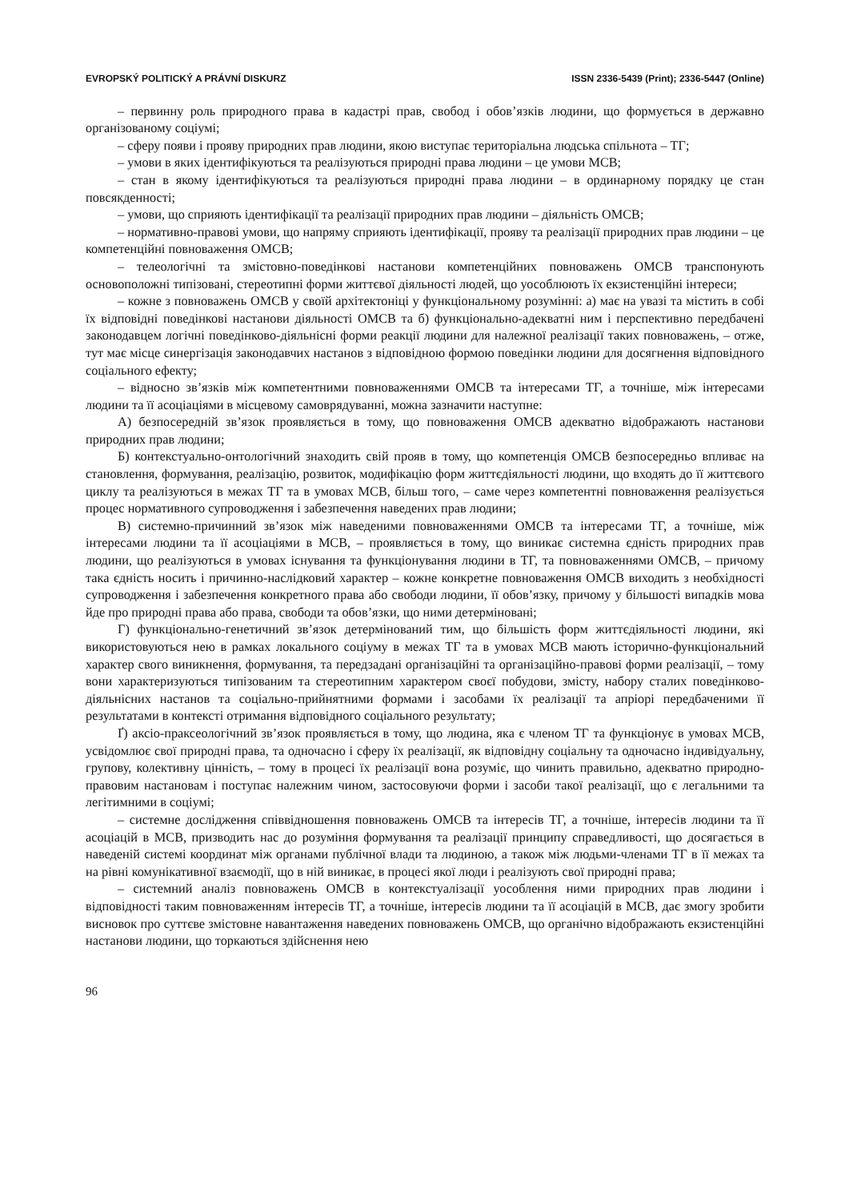EVROPSKÝ POLITICKÝ A PRÁVNÍ DISKURZ ISSN 2336-5439 (Print); 2336-5447 (Online)
– первинну роль природного права в кадастрі прав, свобод і обов’язків людини, що формується в державно організованому соціумі;
– сферу появи і прояву природних прав людини, якою виступає територіальна людська спільнота – ТГ;
– умови в яких ідентифікуються та реалізуються природні права людини – це умови МСВ;
– стан в якому ідентифікуються та реалізуються природні права людини – в ординарному порядку це стан повсякденності;
– умови, що сприяють ідентифікації та реалізації природних прав людини – діяльність ОМСВ;
– нормативно-правові умови, що напряму сприяють ідентифікації, прояву та реалізації природних прав людини – це компетенційні повноваження ОМСВ;
– телеологічні та змістовно-поведінкові настанови компетенційних повноважень ОМСВ транспонують основоположні типізовані, стереотипні форми життєвої діяльності людей, що уособлюють їх екзистенційні інтереси;
– кожне з повноважень ОМСВ у своїй архітектоніці у функціональному розумінні: а) має на увазі та містить в собі їх відповідні поведінкові настанови діяльності ОМСВ та б) функціонально-адекватні ним і перспективно передбачені законодавцем логічні поведінково-діяльнісні форми реакції людини для належної реалізації таких повноважень, – отже, тут має місце синергізація законодавчих настанов з відповідною формою поведінки людини для досягнення відповідного соціального ефекту;
– відносно зв’язків між компетентними повноваженнями ОМСВ та інтересами ТГ, а точніше, між інтересами людини та її асоціаціями в місцевому самоврядуванні, можна зазначити наступне:
А) безпосередній зв’язок проявляється в тому, що повноваження ОМСВ адекватно відображають настанови природних прав людини;
Б) контекстуально-онтологічний знаходить свій прояв в тому, що компетенція ОМСВ безпосередньо впливає на становлення, формування, реалізацію, розвиток, модифікацію форм життєдіяльності людини, що входять до її життєвого циклу та реалізуються в межах ТГ та в умовах МСВ, більш того, – саме через компетентні повноваження реалізується процес нормативного супроводження і забезпечення наведених прав людини;
В) системно-причинний зв’язок між наведеними повноваженнями ОМСВ та інтересами ТГ, а точніше, між інтересами людини та її асоціаціями в МСВ, – проявляється в тому, що виникає системна єдність природних прав людини, що реалізуються в умовах існування та функціонування людини в ТГ, та повноваженнями ОМСВ, – причому така єдність носить і причинно-наслідковий характер – кожне конкретне повноваження ОМСВ виходить з необхідності супроводження і забезпечення конкретного права або свободи людини, її обов’язку, причому у більшості випадків мова йде про природні права або права, свободи та обов’язки, що ними детерміновані;
Г) функціонально-генетичний зв’язок детермінований тим, що більшість форм життєдіяльності людини, які використовуються нею в рамках локального соціуму в межах ТГ та в умовах МСВ мають історично-функціональний характер свого виникнення, формування, та передзадані організаційні та організаційно-правові форми реалізації, – тому вони характеризуються типізованим та стереотипним характером своєї побудови, змісту, набору сталих поведінково-діяльнісних настанов та соціально-прийнятними формами і засобами їх реалізації та апріорі передбаченими її результатами в контексті отримання відповідного соціального результату;
Ґ) аксіо-праксеологічний зв’язок проявляється в тому, що людина, яка є членом ТГ та функціонує в умовах МСВ, усвідомлює свої природні права, та одночасно і сферу їх реалізації, як відповідну соціальну та одночасно індивідуальну, групову, колективну цінність, – тому в процесі їх реалізації вона розуміє, що чинить правильно, адекватно природно-правовим настановам і поступає належним чином, застосовуючи форми і засоби такої реалізації, що є легальними та легітимними в соціумі;
– системне дослідження співвідношення повноважень ОМСВ та інтересів ТГ, а точніше, інтересів людини та її асоціацій в МСВ, призводить нас до розуміння формування та реалізації принципу справедливості, що досягається в наведеній системі координат між органами публічної влади та людиною, а також між людьми-членами ТГ в її межах та на рівні комунікативної взаємодії, що в ній виникає, в процесі якої люди і реалізують свої природні права;
– системний аналіз повноважень ОМСВ в контекстуалізації уособлення ними природних прав людини і відповідності таким повноваженням інтересів ТГ, а точніше, інтересів людини та її асоціацій в МСВ, дає змогу зробити висновок про суттєве змістовне навантаження наведених повноважень ОМСВ, що органічно відображають екзистенційні настанови людини, що торкаються здійснення нею
96